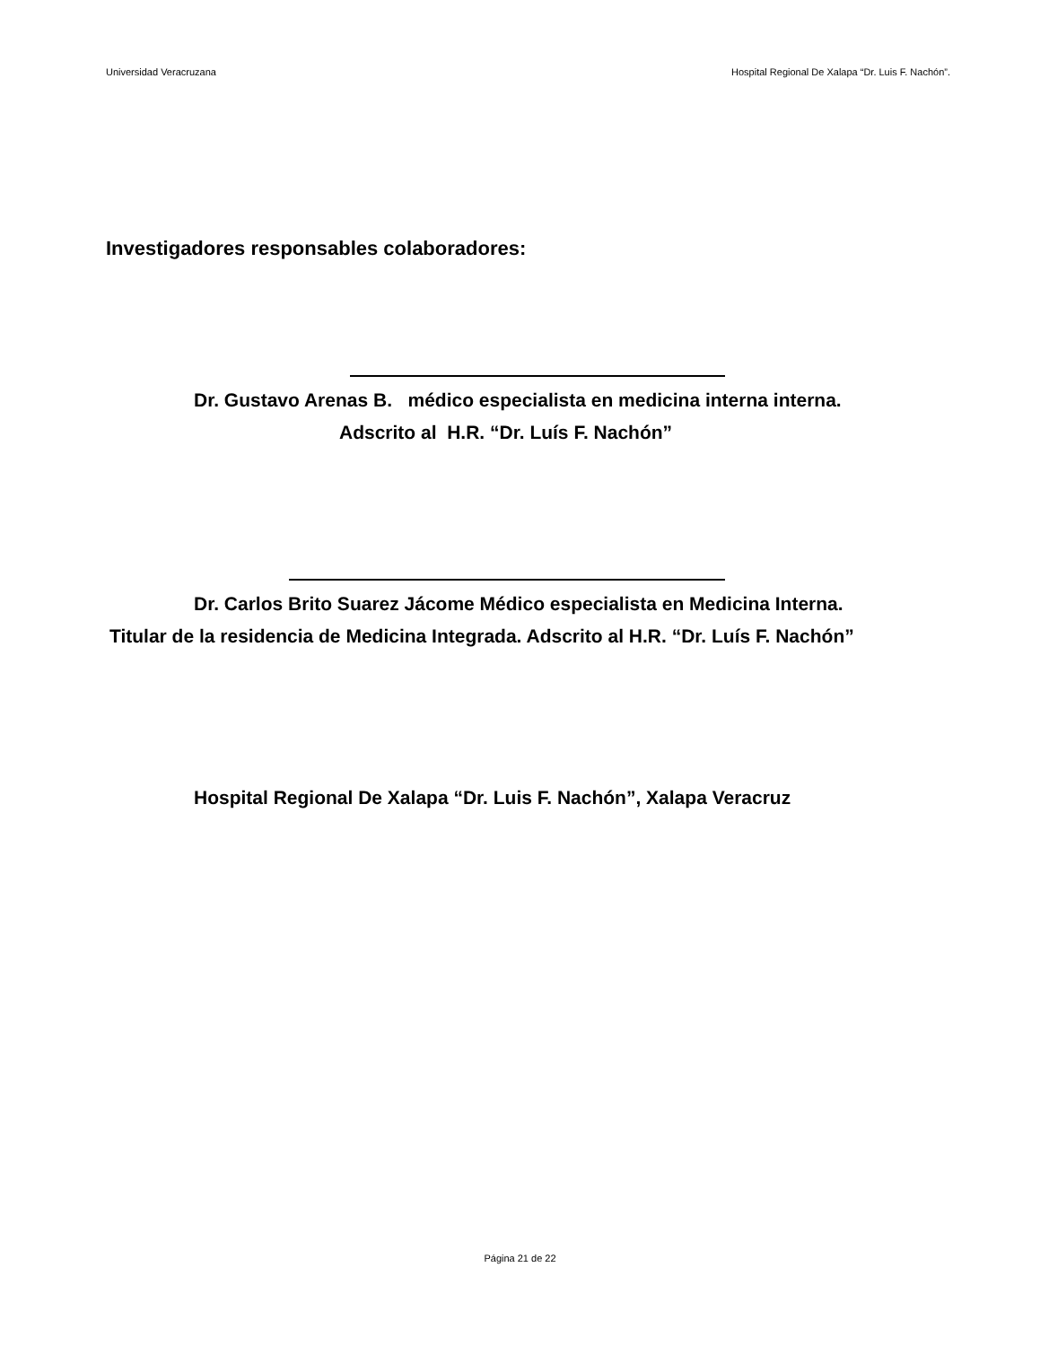Universidad Veracruzana Hospital Regional De Xalapa “Dr. Luis F. Nachón”.
Investigadores responsables colaboradores:
Dr. Gustavo Arenas B. médico especialista en medicina interna interna.
Adscrito al H.R. “Dr. Luís F. Nachón”
Dr. Carlos Brito Suarez Jácome Médico especialista en Medicina Interna.
Titular de la residencia de Medicina Integrada. Adscrito al H.R. “Dr. Luís F. Nachón”
Hospital Regional De Xalapa “Dr. Luis F. Nachón”, Xalapa Veracruz
Página 21 de 22